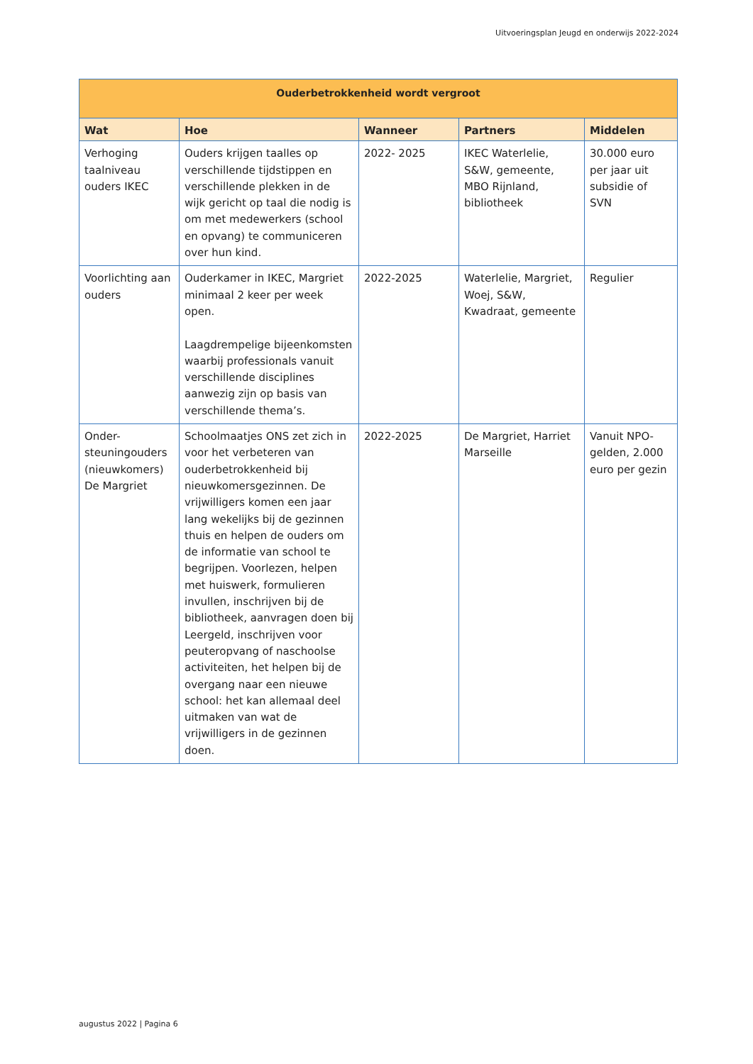Uitvoeringsplan Jeugd en onderwijs 2022-2024
| Ouderbetrokkenheid wordt vergroot | | | | |
| --- | --- | --- | --- | --- |
| Wat | Hoe | Wanneer | Partners | Middelen |
| Verhoging taalniveau ouders IKEC | Ouders krijgen taalles op verschillende tijdstippen en verschillende plekken in de wijk gericht op taal die nodig is om met medewerkers (school en opvang) te communiceren over hun kind. | 2022- 2025 | IKEC Waterlelie, S&W, gemeente, MBO Rijnland, bibliotheek | 30.000 euro per jaar uit subsidie of SVN |
| Voorlichting aan ouders | Ouderkamer in IKEC, Margriet minimaal 2 keer per week open. Laagdrempelige bijeenkomsten waarbij professionals vanuit verschillende disciplines aanwezig zijn op basis van verschillende thema’s. | 2022-2025 | Waterlelie, Margriet, Woej, S&W, Kwadraat, gemeente | Regulier |
| Onder-steuningouders (nieuwkomers) De Margriet | Schoolmaatjes ONS zet zich in voor het verbeteren van ouderbetrokkenheid bij nieuwkomersgezinnen. De vrijwilligers komen een jaar lang wekelijks bij de gezinnen thuis en helpen de ouders om de informatie van school te begrijpen. Voorlezen, helpen met huiswerk, formulieren invullen, inschrijven bij de bibliotheek, aanvragen doen bij Leergeld, inschrijven voor peuteropvang of naschoolse activiteiten, het helpen bij de overgang naar een nieuwe school: het kan allemaal deel uitmaken van wat de vrijwilligers in de gezinnen doen. | 2022-2025 | De Margriet, Harriet Marseille | Vanuit NPO-gelden, 2.000 euro per gezin |
augustus 2022 | Pagina 6